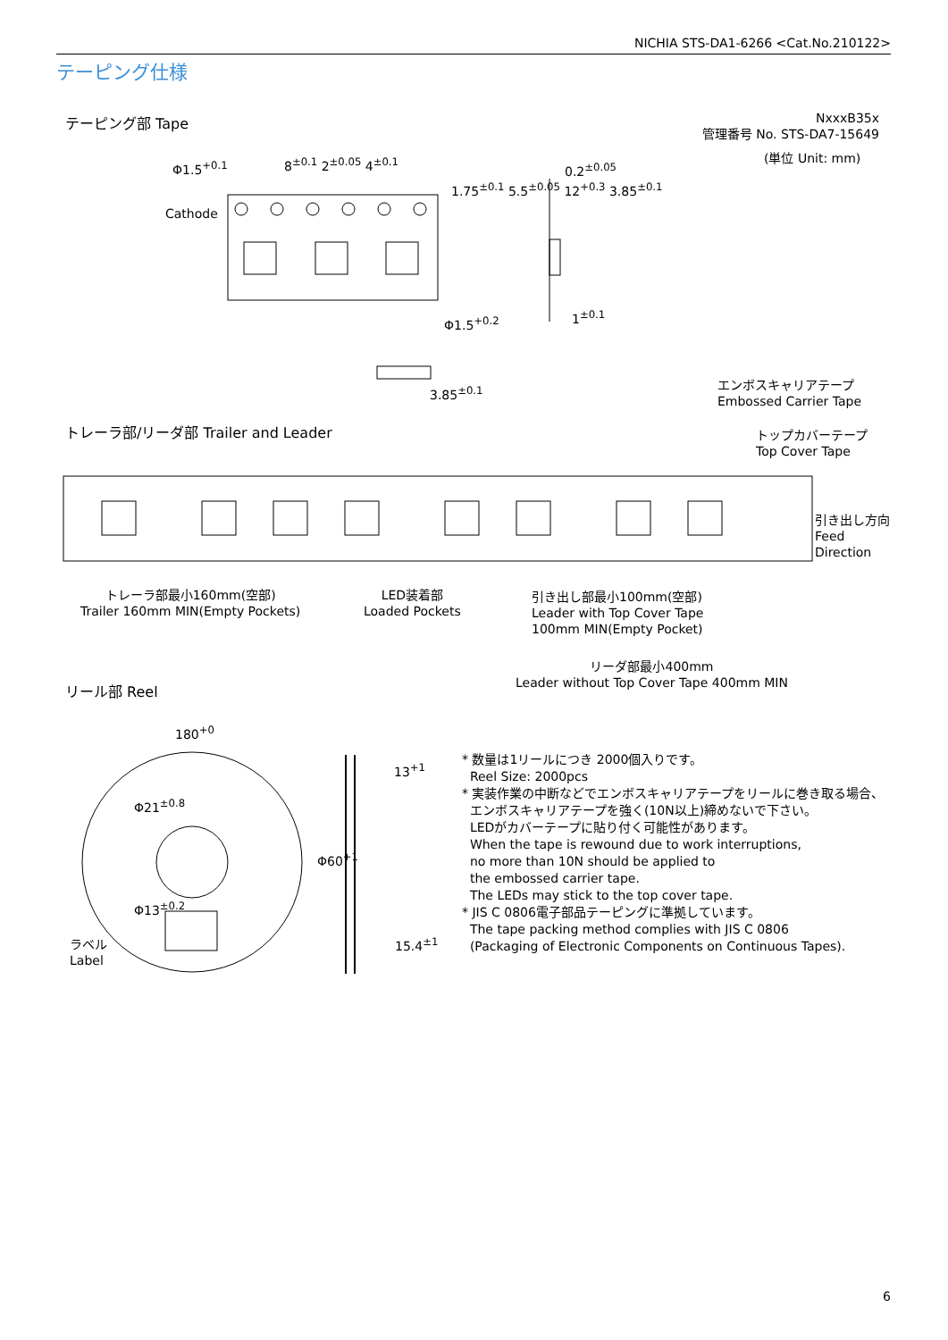NICHIA STS-DA1-6266 <Cat.No.210122>
テーピング仕様
テーピング部 Tape
NxxxB35x
管理番号 No. STS-DA7-15649
(単位 Unit: mm)
Φ1.5<sup>+0.1</sup> 8<sup>±0.1</sup> 2<sup>±0.05</sup> 4<sup>±0.1</sup>
Cathode
0.2<sup>±0.05</sup>
Φ1.5<sup>+0.2</sup> 1<sup>±0.1</sup>
3.85<sup>±0.1</sup>
1.75<sup>±0.1</sup> 5.5<sup>±0.05</sup> 12<sup>+0.3</sup> 3.85<sup>±0.1</sup>
エンボスキャリアテープ
Embossed Carrier Tape
トレーラ部/リーダ部 Trailer and Leader
トップカバーテープ
Top Cover Tape
引き出し方向
Feed
Direction
トレーラ部最小160mm(空部)
Trailer 160mm MIN(Empty Pockets)
LED装着部
Loaded Pockets
引き出し部最小100mm(空部)
Leader with Top Cover Tape
100mm MIN(Empty Pocket)
リーダ部最小400mm
Leader without Top Cover Tape 400mm MIN
リール部 Reel
180<sup>+0</sup>
13<sup>+1</sup>
15.4<sup>±1</sup>
Φ60<sup>+1</sup>
Φ21<sup>±0.8</sup>
Φ13<sup>±0.2</sup>
ラベル
Label
* 数量は1リールにつき 2000個入りです。
Reel Size: 2000pcs
* 実装作業の中断などでエンボスキャリアテープをリールに巻き取る場合、
エンボスキャリアテープを強く(10N以上)締めないで下さい。
LEDがカバーテープに貼り付く可能性があります。
When the tape is rewound due to work interruptions,
no more than 10N should be applied to
the embossed carrier tape.
The LEDs may stick to the top cover tape.
* JIS C 0806電子部品テーピングに準拠しています。
The tape packing method complies with JIS C 0806
(Packaging of Electronic Components on Continuous Tapes).
6